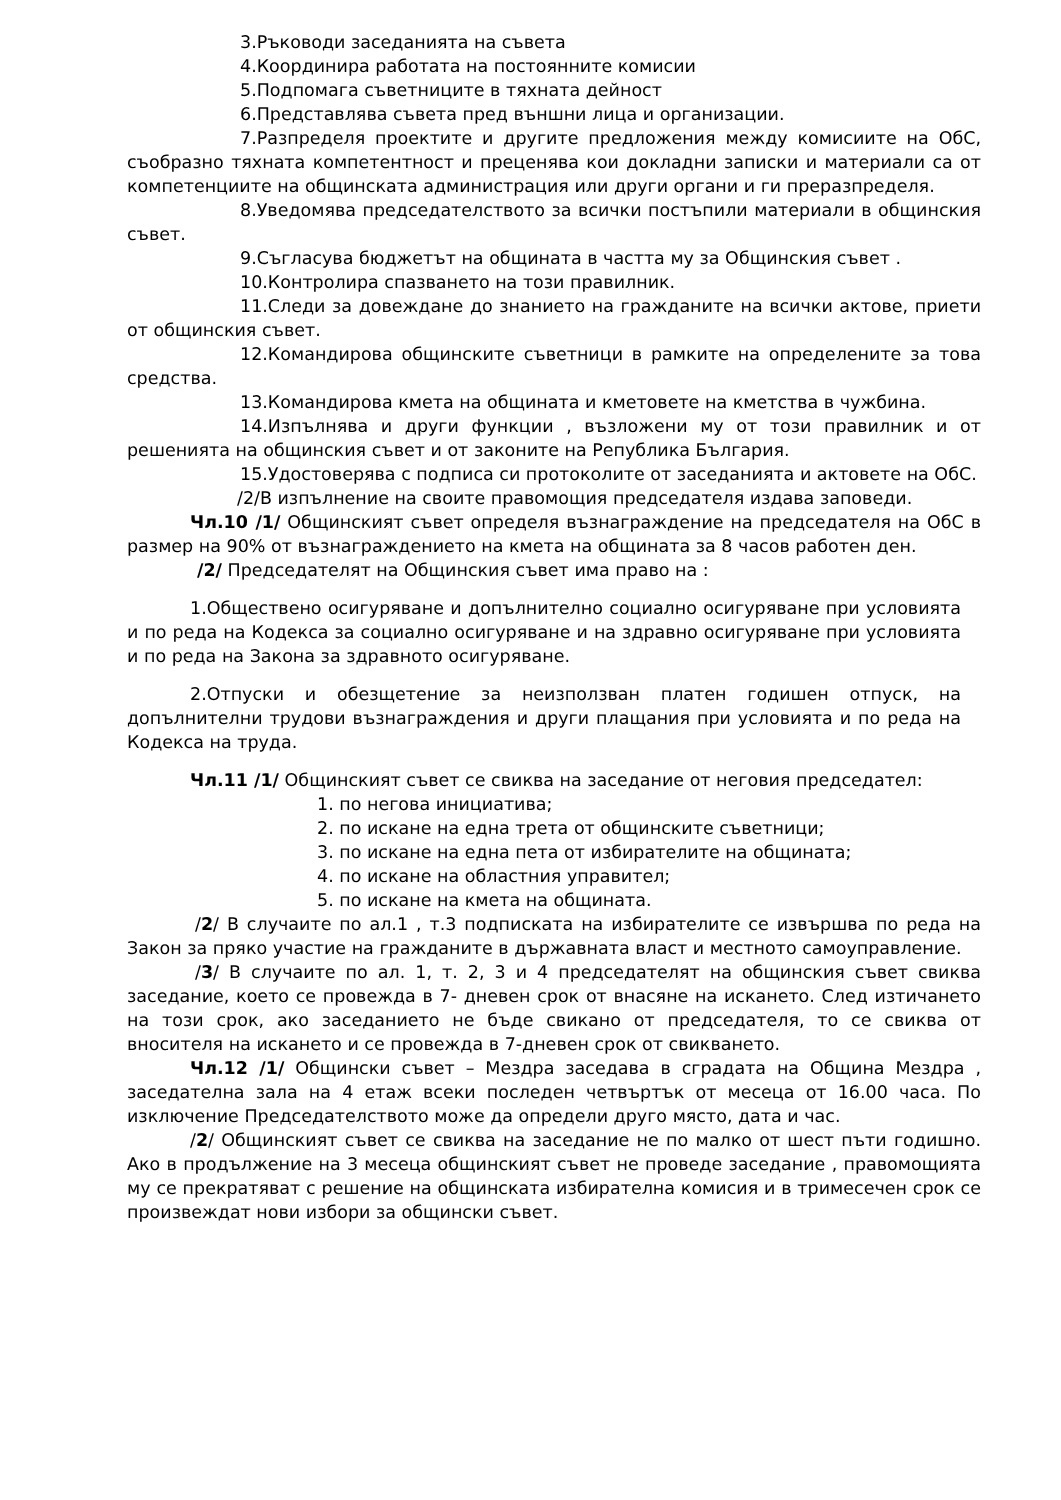3.Ръководи заседанията на съвета
4.Координира работата на постоянните комисии
5.Подпомага съветниците в тяхната дейност
6.Представлява съвета пред външни лица и организации.
7.Разпределя проектите и другите предложения между комисиите на ОбС, съобразно тяхната компетентност и преценява кои докладни записки и материали са от компетенциите на общинската администрация или други органи и ги преразпределя.
8.Уведомява председателството за всички постъпили материали в общинския съвет.
9.Съгласува бюджетът на общината в частта му за Общинския съвет .
10.Контролира спазването на този правилник.
11.Следи за довеждане до знанието на гражданите на всички актове, приети от общинския съвет.
12.Командирова общинските съветници в рамките на определените за това средства.
13.Командирова кмета на общината и кметовете на кметства в чужбина.
14.Изпълнява и други функции , възложени му от този правилник и от решенията на общинския съвет и от законите на Република България.
15.Удостоверява с подписа си протоколите от заседанията и актовете на ОбС.
/2/В изпълнение на своите правомощия председателя издава заповеди.
Чл.10 /1/ Общинският съвет определя възнаграждение на председателя на ОбС в размер на 90% от възнаграждението на кмета на общината за 8 часов работен ден.
/2/ Председателят на Общинския съвет има право на :
1.Обществено осигуряване и допълнително социално осигуряване при условията и по реда на Кодекса за социално осигуряване и на здравно осигуряване при условията и по реда на Закона за здравното осигуряване.
2.Отпуски и обезщетение за неизползван платен годишен отпуск, на допълнителни трудови възнаграждения и други плащания при условията и по реда на Кодекса на труда.
Чл.11 /1/ Общинският съвет се свиква на заседание от неговия председател:
1. по негова инициатива;
2. по искане на една трета от общинските съветници;
3. по искане на една пета от избирателите на общината;
4. по искане на областния управител;
5. по искане на кмета на общината.
/2/ В случаите по ал.1 , т.3 подписката на избирателите се извършва по реда на Закон за пряко участие на гражданите в държавната власт и местното самоуправление.
/3/ В случаите по ал. 1, т. 2, 3 и 4 председателят на общинския съвет свиква заседание, което се провежда в 7- дневен срок от внасяне на искането. След изтичането на този срок, ако заседанието не бъде свикано от председателя, то се свиква от вносителя на искането и се провежда в 7-дневен срок от свикването.
Чл.12 /1/ Общински съвет – Мездра заседава в сградата на Община Мездра , заседателна зала на 4 етаж всеки последен четвъртък от месеца от 16.00 часа. По изключение Председателството може да определи друго място, дата и час.
/2/ Общинският съвет се свиква на заседание не по малко от шест пъти годишно. Ако в продължение на 3 месеца общинският съвет не проведе заседание , правомощията му се прекратяват с решение на общинската избирателна комисия и в тримесечен срок се произвеждат нови избори за общински съвет.